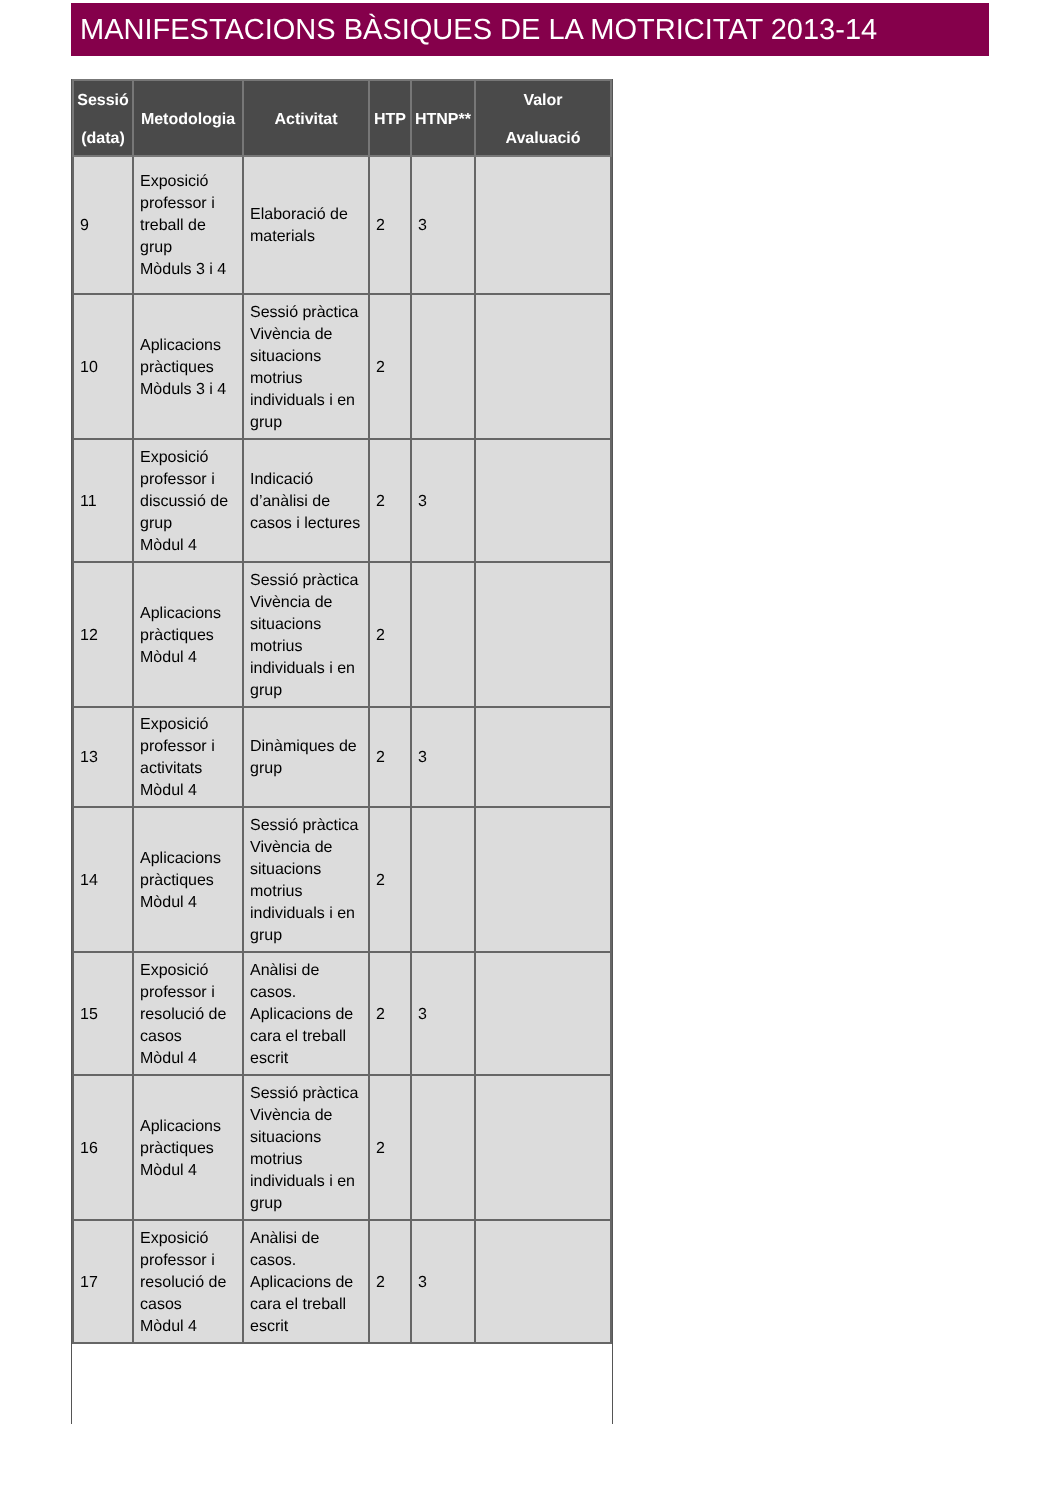MANIFESTACIONS BÀSIQUES DE LA MOTRICITAT 2013-14
| Sessió (data) | Metodologia | Activitat | HTP | HTNP** | Valor Avaluació |
| --- | --- | --- | --- | --- | --- |
| 9 | Exposició professor i treball de grup Mòduls 3 i 4 | Elaboració de materials | 2 | 3 | |
| 10 | Aplicacions pràctiques Mòduls 3 i 4 | Sessió pràctica Vivència de situacions motrius individuals i en grup | 2 | | |
| 11 | Exposició professor i discussió de grup Mòdul 4 | Indicació d’anàlisi de casos i lectures | 2 | 3 | |
| 12 | Aplicacions pràctiques Mòdul 4 | Sessió pràctica Vivència de situacions motrius individuals i en grup | 2 | | |
| 13 | Exposició professor i activitats Mòdul 4 | Dinàmiques de grup | 2 | 3 | |
| 14 | Aplicacions pràctiques Mòdul 4 | Sessió pràctica Vivència de situacions motrius individuals i en grup | 2 | | |
| 15 | Exposició professor i resolució de casos Mòdul 4 | Anàlisi de casos. Aplicacions de cara el treball escrit | 2 | 3 | |
| 16 | Aplicacions pràctiques Mòdul 4 | Sessió pràctica Vivència de situacions motrius individuals i en grup | 2 | | |
| 17 | Exposició professor i resolució de casos Mòdul 4 | Anàlisi de casos. Aplicacions de cara el treball escrit | 2 | 3 | |